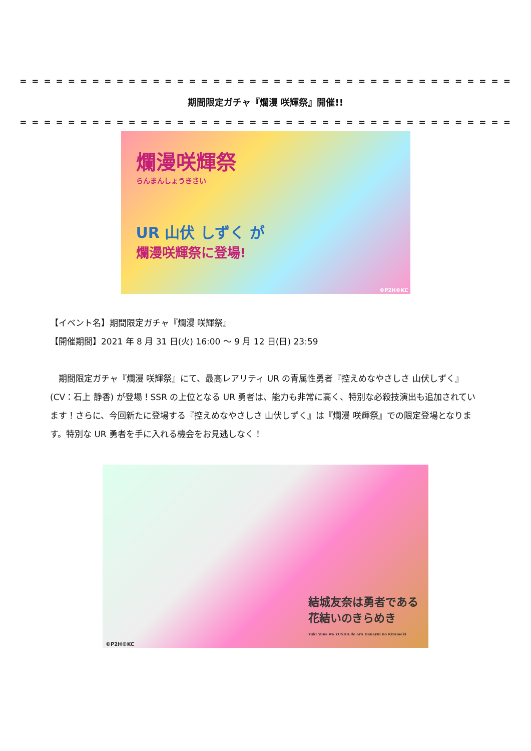= = = = = = = = = = = = = = = = = = = = = = = = = = = = = = = = = = = = = = = = =
期間限定ガチャ『爛漫 咲輝祭』開催!!
= = = = = = = = = = = = = = = = = = = = = = = = = = = = = = = = = = = = = = = = =
爛漫咲輝祭
らんまんしょうきさい
UR 山伏 しずく が
爛漫咲輝祭に登場!
©P2H©KC
【イベント名】期間限定ガチャ『爛漫 咲輝祭』
【開催期間】2021 年 8 月 31 日(火) 16:00 ～ 9 月 12 日(日) 23:59
　期間限定ガチャ『爛漫 咲輝祭』にて、最高レアリティ UR の青属性勇者『控えめなやさしさ 山伏しずく』(CV：石上 静香) が登場！SSR の上位となる UR 勇者は、能力も非常に高く、特別な必殺技演出も追加されています！さらに、今回新たに登場する『控えめなやさしさ 山伏しずく』は『爛漫 咲輝祭』での限定登場となります。特別な UR 勇者を手に入れる機会をお見逃しなく！
©P2H©KC
結城友奈は勇者である
花結いのきらめき
Yuki Yuna wa YUSHA de aru Hanayui no Kirameki